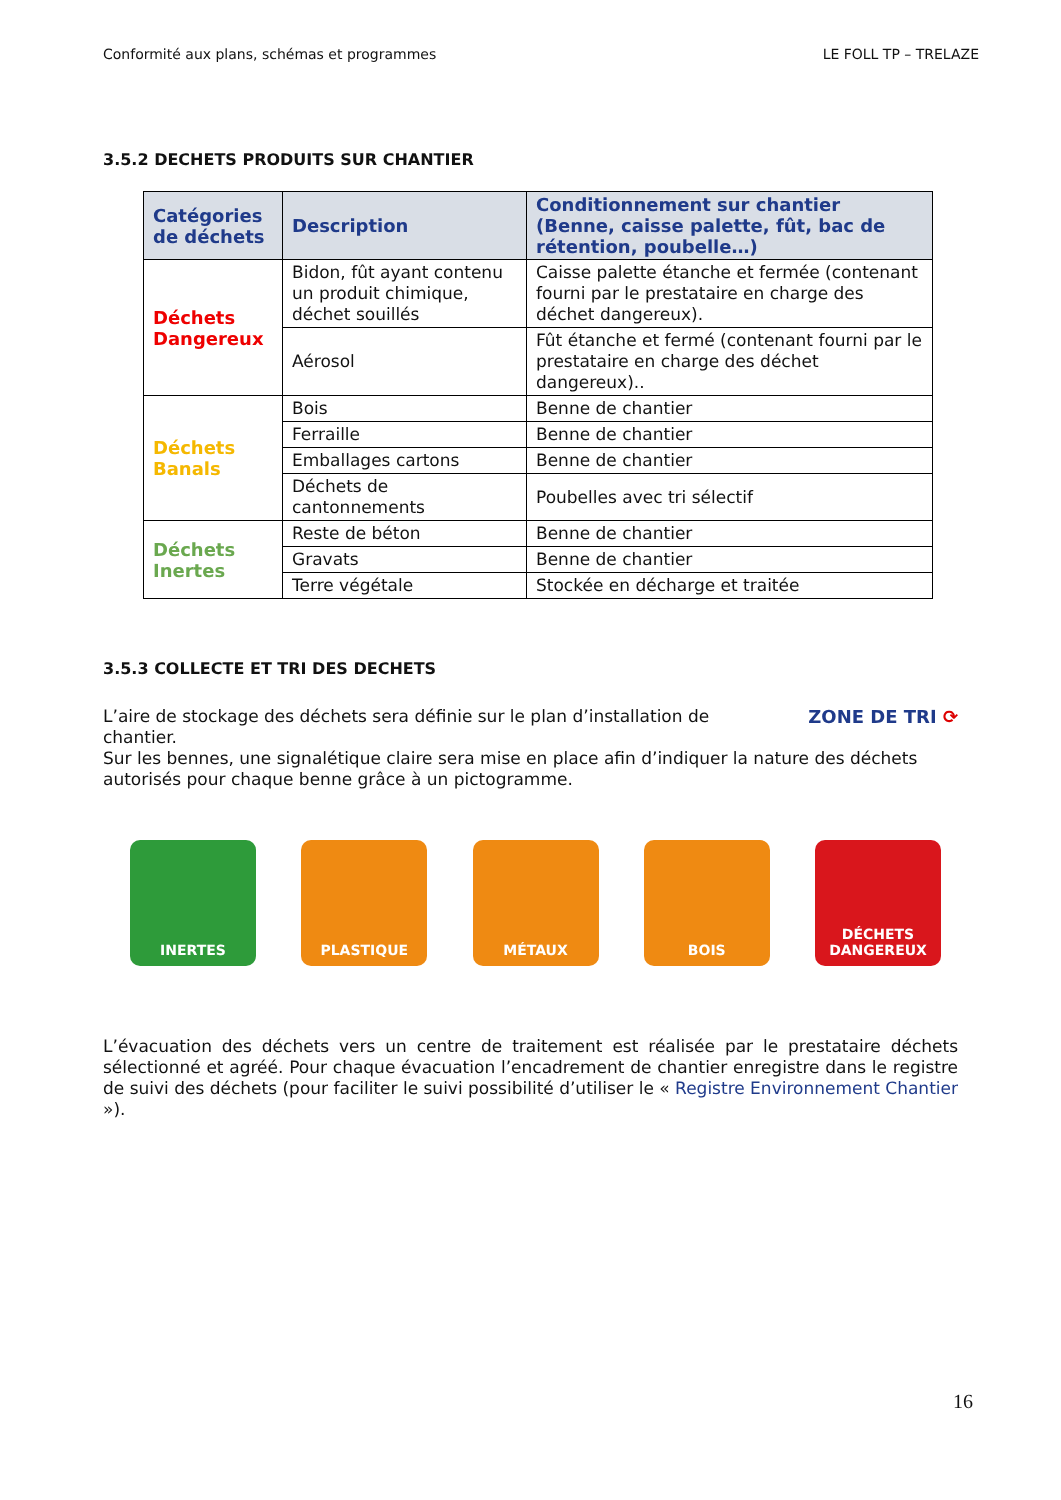Conformité aux plans, schémas et programmes LE FOLL TP – TRELAZE
3.5.2 DECHETS PRODUITS SUR CHANTIER
| Catégories de déchets | Description | Conditionnement sur chantier (Benne, caisse palette, fût, bac de rétention, poubelle…) |
| --- | --- | --- |
| Déchets Dangereux | Bidon, fût ayant contenu un produit chimique, déchet souillés | Caisse palette étanche et fermée (contenant fourni par le prestataire en charge des déchet dangereux). |
| | Aérosol | Fût étanche et fermé (contenant fourni par le prestataire en charge des déchet dangereux).. |
| Déchets Banals | Bois | Benne de chantier |
| | Ferraille | Benne de chantier |
| | Emballages cartons | Benne de chantier |
| | Déchets de cantonnements | Poubelles avec tri sélectif |
| Déchets Inertes | Reste de béton | Benne de chantier |
| | Gravats | Benne de chantier |
| | Terre végétale | Stockée en décharge et traitée |
3.5.3 COLLECTE ET TRI DES DECHETS
L’aire de stockage des déchets sera définie sur le plan d’installation de chantier.
ZONE DE TRI ⟳
Sur les bennes, une signalétique claire sera mise en place afin d’indiquer la nature des déchets autorisés pour chaque benne grâce à un pictogramme.
INERTES PLASTIQUE MÉTAUX BOIS DÉCHETS DANGEREUX
L’évacuation des déchets vers un centre de traitement est réalisée par le prestataire déchets sélectionné et agréé. Pour chaque évacuation l’encadrement de chantier enregistre dans le registre de suivi des déchets (pour faciliter le suivi possibilité d’utiliser le « Registre Environnement Chantier »).
16